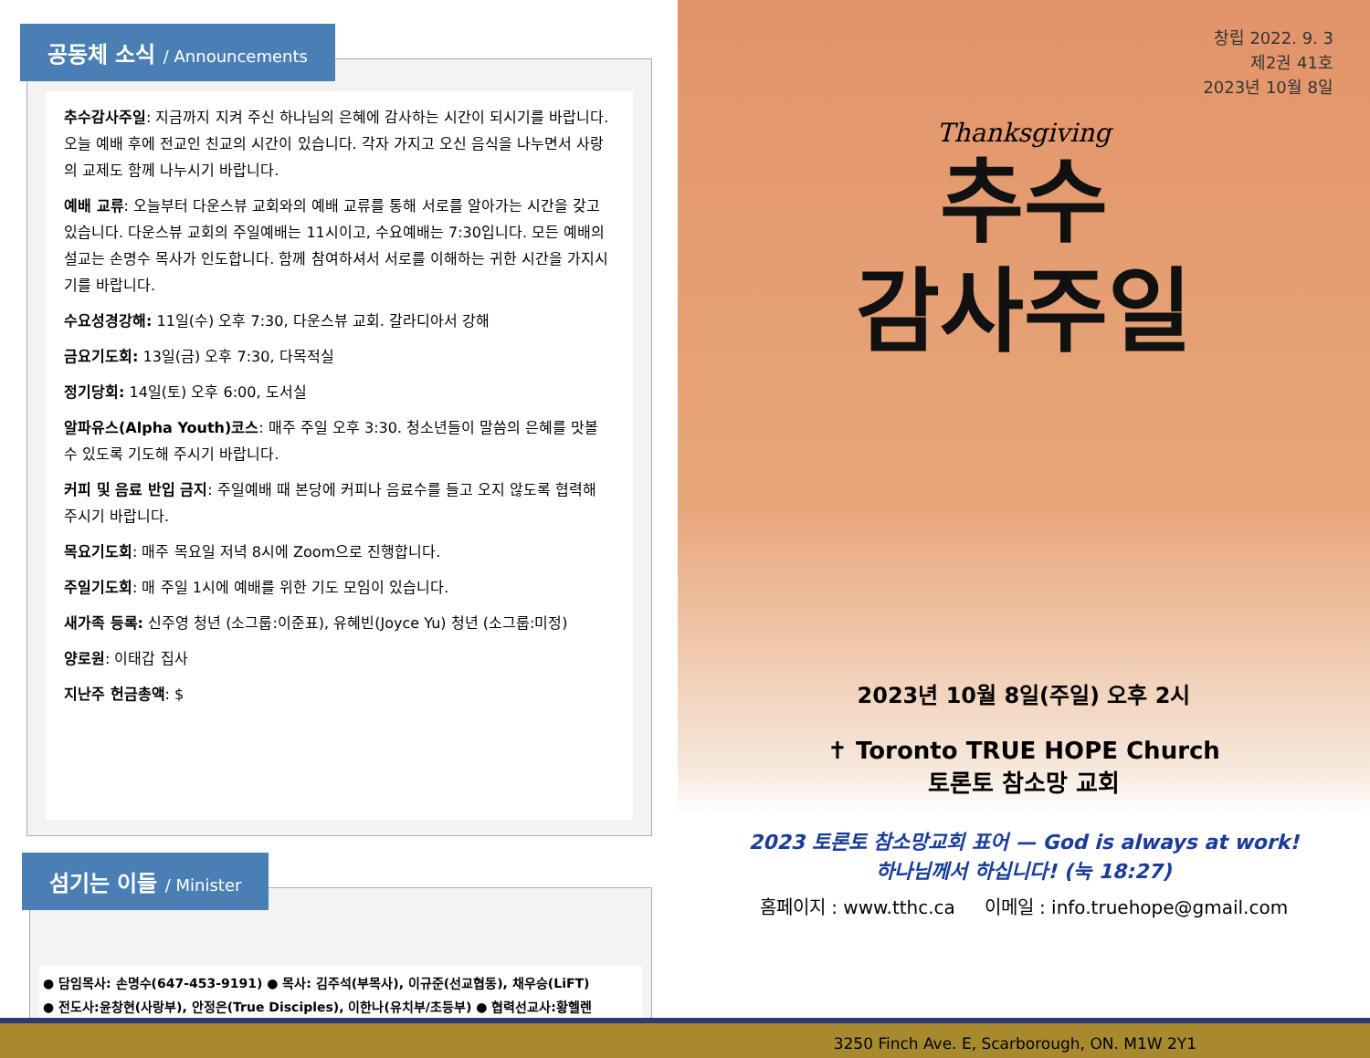공동체 소식 / Announcements
추수감사주일: 지금까지 지켜 주신 하나님의 은혜에 감사하는 시간이 되시기를 바랍니다. 오늘 예배 후에 전교인 친교의 시간이 있습니다. 각자 가지고 오신 음식을 나누면서 사랑의 교제도 함께 나누시기 바랍니다.
예배 교류: 오늘부터 다운스뷰 교회와의 예배 교류를 통해 서로를 알아가는 시간을 갖고 있습니다. 다운스뷰 교회의 주일예배는 11시이고, 수요예배는 7:30입니다. 모든 예배의 설교는 손명수 목사가 인도합니다. 함께 참여하셔서 서로를 이해하는 귀한 시간을 가지시기를 바랍니다.
수요성경강해: 11일(수) 오후 7:30, 다운스뷰 교회. 갈라디아서 강해
금요기도회: 13일(금) 오후 7:30, 다목적실
정기당회: 14일(토) 오후 6:00, 도서실
알파유스(Alpha Youth)코스: 매주 주일 오후 3:30. 청소년들이 말씀의 은혜를 맛볼 수 있도록 기도해 주시기 바랍니다.
커피 및 음료 반입 금지: 주일예배 때 본당에 커피나 음료수를 들고 오지 않도록 협력해 주시기 바랍니다.
목요기도회: 매주 목요일 저녁 8시에 Zoom으로 진행합니다.
주일기도회: 매 주일 1시에 예배를 위한 기도 모임이 있습니다.
새가족 등록: 신주영 청년 (소그룹:이준표), 유혜빈(Joyce Yu) 청년 (소그룹:미정)
양로원: 이태갑 집사
지난주 헌금총액: $
섬기는 이들 / Minister
● 담임목사: 손명수(647-453-9191) ● 목사: 김주석(부목사), 이규준(선교협동), 채우승(LiFT)
● 전도사:윤창현(사랑부), 안정은(True Disciples), 이한나(유치부/초등부) ● 협력선교사:황헬렌
창립 2022. 9. 3
제2권 41호
2023년 10월 8일
Thanksgiving
추수
감사주일
2023년 10월 8일(주일) 오후 2시
✝ Toronto TRUE HOPE Church
토론토 참소망 교회
2023 토론토 참소망교회 표어 — God is always at work!
하나님께서 하십니다! (눅 18:27)
홈페이지 : www.tthc.ca 이메일 : info.truehope@gmail.com
3250 Finch Ave. E, Scarborough, ON. M1W 2Y1